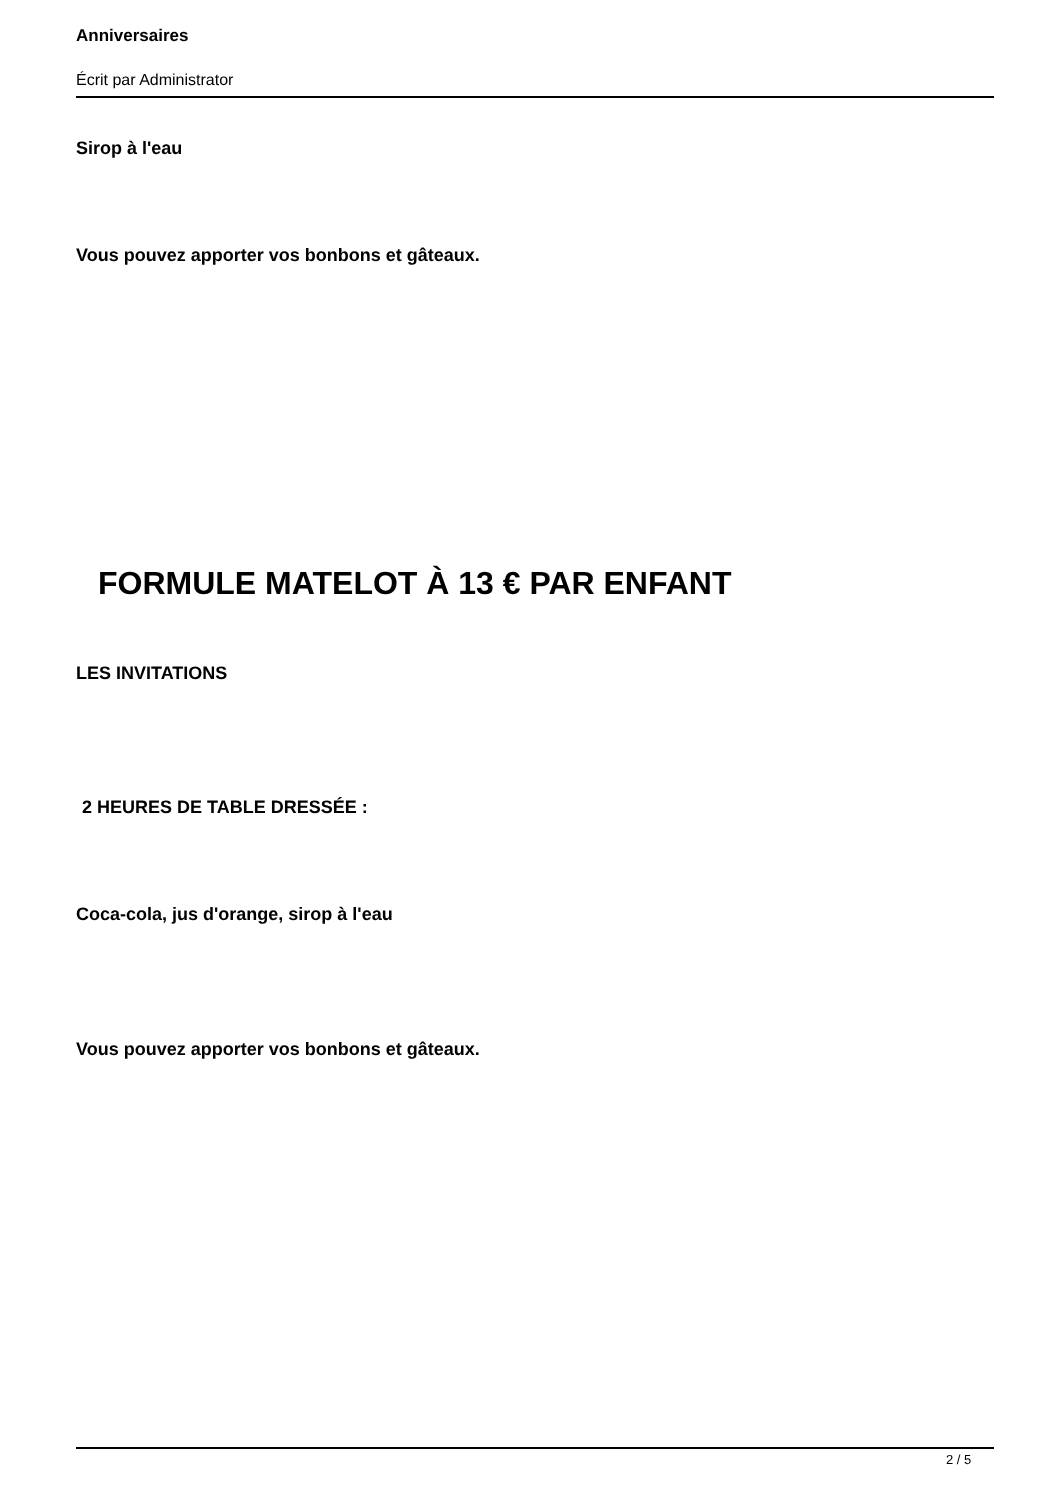Anniversaires
Écrit par Administrator
Sirop à l'eau
Vous pouvez apporter vos bonbons et gâteaux.
FORMULE MATELOT À 13 € PAR ENFANT
LES INVITATIONS
2 HEURES DE TABLE DRESSÉE :
Coca-cola, jus d'orange, sirop à l'eau
Vous pouvez apporter vos bonbons et gâteaux.
2 / 5